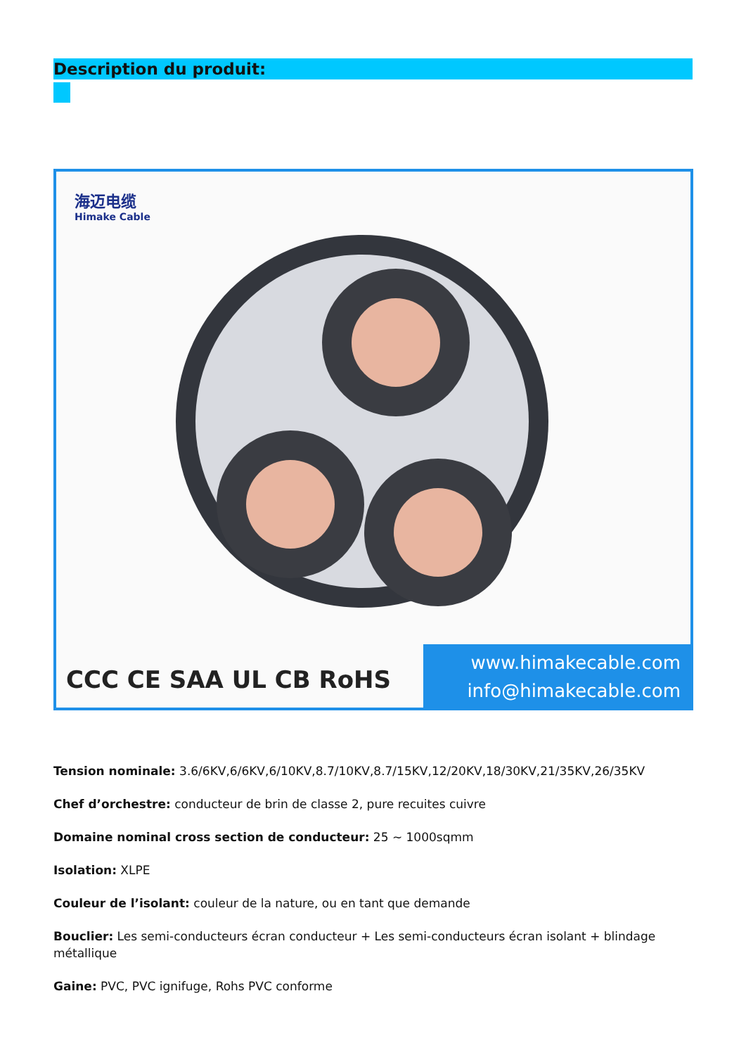Description du produit:
海迈电缆
Himake Cable
CCC CE SAA UL CB RoHS
www.himakecable.com
info@himakecable.com
Tension nominale: 3.6/6KV,6/6KV,6/10KV,8.7/10KV,8.7/15KV,12/20KV,18/30KV,21/35KV,26/35KV
Chef d’orchestre: conducteur de brin de classe 2, pure recuites cuivre
Domaine nominal cross section de conducteur: 25 ~ 1000sqmm
Isolation: XLPE
Couleur de l’isolant: couleur de la nature, ou en tant que demande
Bouclier: Les semi-conducteurs écran conducteur + Les semi-conducteurs écran isolant + blindage métallique
Gaine: PVC, PVC ignifuge, Rohs PVC conforme